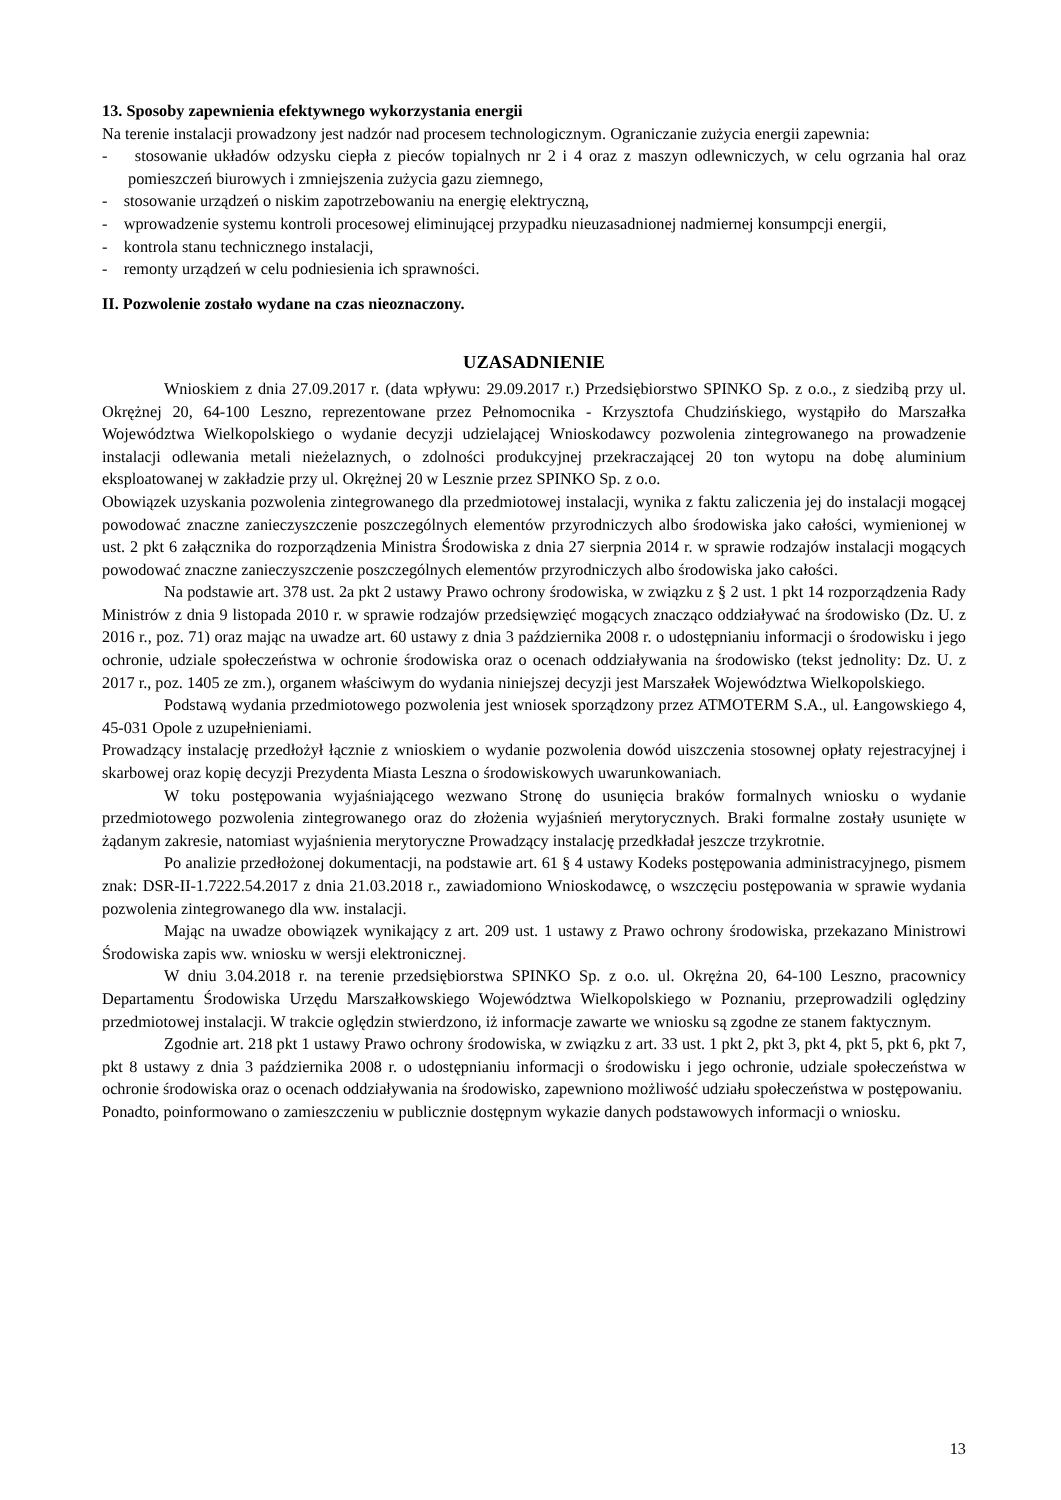13. Sposoby zapewnienia efektywnego wykorzystania energii
Na terenie instalacji prowadzony jest nadzór nad procesem technologicznym. Ograniczanie zużycia energii zapewnia:
- stosowanie układów odzysku ciepła z pieców topialnych nr 2 i 4 oraz z maszyn odlewniczych, w celu ogrzania hal oraz pomieszczeń biurowych i zmniejszenia zużycia gazu ziemnego,
- stosowanie urządzeń o niskim zapotrzebowaniu na energię elektryczną,
- wprowadzenie systemu kontroli procesowej eliminującej przypadku nieuzasadnionej nadmiernej konsumpcji energii,
- kontrola stanu technicznego instalacji,
- remonty urządzeń w celu podniesienia ich sprawności.
II. Pozwolenie zostało wydane na czas nieoznaczony.
UZASADNIENIE
Wnioskiem z dnia 27.09.2017 r. (data wpływu: 29.09.2017 r.) Przedsiębiorstwo SPINKO Sp. z o.o., z siedzibą przy ul. Okrężnej 20, 64-100 Leszno, reprezentowane przez Pełnomocnika - Krzysztofa Chudzińskiego, wystąpiło do Marszałka Województwa Wielkopolskiego o wydanie decyzji udzielającej Wnioskodawcy pozwolenia zintegrowanego na prowadzenie instalacji odlewania metali nieżelaznych, o zdolności produkcyjnej przekraczającej 20 ton wytopu na dobę aluminium eksploatowanej w zakładzie przy ul. Okrężnej 20 w Lesznie przez SPINKO Sp. z o.o.
Obowiązek uzyskania pozwolenia zintegrowanego dla przedmiotowej instalacji, wynika z faktu zaliczenia jej do instalacji mogącej powodować znaczne zanieczyszczenie poszczególnych elementów przyrodniczych albo środowiska jako całości, wymienionej w ust. 2 pkt 6 załącznika do rozporządzenia Ministra Środowiska z dnia 27 sierpnia 2014 r. w sprawie rodzajów instalacji mogących powodować znaczne zanieczyszczenie poszczególnych elementów przyrodniczych albo środowiska jako całości.
Na podstawie art. 378 ust. 2a pkt 2 ustawy Prawo ochrony środowiska, w związku z § 2 ust. 1 pkt 14 rozporządzenia Rady Ministrów z dnia 9 listopada 2010 r. w sprawie rodzajów przedsięwzięć mogących znacząco oddziaływać na środowisko (Dz. U. z 2016 r., poz. 71) oraz mając na uwadze art. 60 ustawy z dnia 3 października 2008 r. o udostępnianiu informacji o środowisku i jego ochronie, udziale społeczeństwa w ochronie środowiska oraz o ocenach oddziaływania na środowisko (tekst jednolity: Dz. U. z 2017 r., poz. 1405 ze zm.), organem właściwym do wydania niniejszej decyzji jest Marszałek Województwa Wielkopolskiego.
Podstawą wydania przedmiotowego pozwolenia jest wniosek sporządzony przez ATMOTERM S.A., ul. Łangowskiego 4, 45-031 Opole z uzupełnieniami.
Prowadzący instalację przedłożył łącznie z wnioskiem o wydanie pozwolenia dowód uiszczenia stosownej opłaty rejestracyjnej i skarbowej oraz kopię decyzji Prezydenta Miasta Leszna o środowiskowych uwarunkowaniach.
W toku postępowania wyjaśniającego wezwano Stronę do usunięcia braków formalnych wniosku o wydanie przedmiotowego pozwolenia zintegrowanego oraz do złożenia wyjaśnień merytorycznych. Braki formalne zostały usunięte w żądanym zakresie, natomiast wyjaśnienia merytoryczne Prowadzący instalację przedkładał jeszcze trzykrotnie.
Po analizie przedłożonej dokumentacji, na podstawie art. 61 § 4 ustawy Kodeks postępowania administracyjnego, pismem znak: DSR-II-1.7222.54.2017 z dnia 21.03.2018 r., zawiadomiono Wnioskodawcę, o wszczęciu postępowania w sprawie wydania pozwolenia zintegrowanego dla ww. instalacji.
Mając na uwadze obowiązek wynikający z art. 209 ust. 1 ustawy z Prawo ochrony środowiska, przekazano Ministrowi Środowiska zapis ww. wniosku w wersji elektronicznej.
W dniu 3.04.2018 r. na terenie przedsiębiorstwa SPINKO Sp. z o.o. ul. Okrężna 20, 64-100 Leszno, pracownicy Departamentu Środowiska Urzędu Marszałkowskiego Województwa Wielkopolskiego w Poznaniu, przeprowadzili oględziny przedmiotowej instalacji. W trakcie oględzin stwierdzono, iż informacje zawarte we wniosku są zgodne ze stanem faktycznym.
Zgodnie art. 218 pkt 1 ustawy Prawo ochrony środowiska, w związku z art. 33 ust. 1 pkt 2, pkt 3, pkt 4, pkt 5, pkt 6, pkt 7, pkt 8 ustawy z dnia 3 października 2008 r. o udostępnianiu informacji o środowisku i jego ochronie, udziale społeczeństwa w ochronie środowiska oraz o ocenach oddziaływania na środowisko, zapewniono możliwość udziału społeczeństwa w postępowaniu.
Ponadto, poinformowano o zamieszczeniu w publicznie dostępnym wykazie danych podstawowych informacji o wniosku.
13